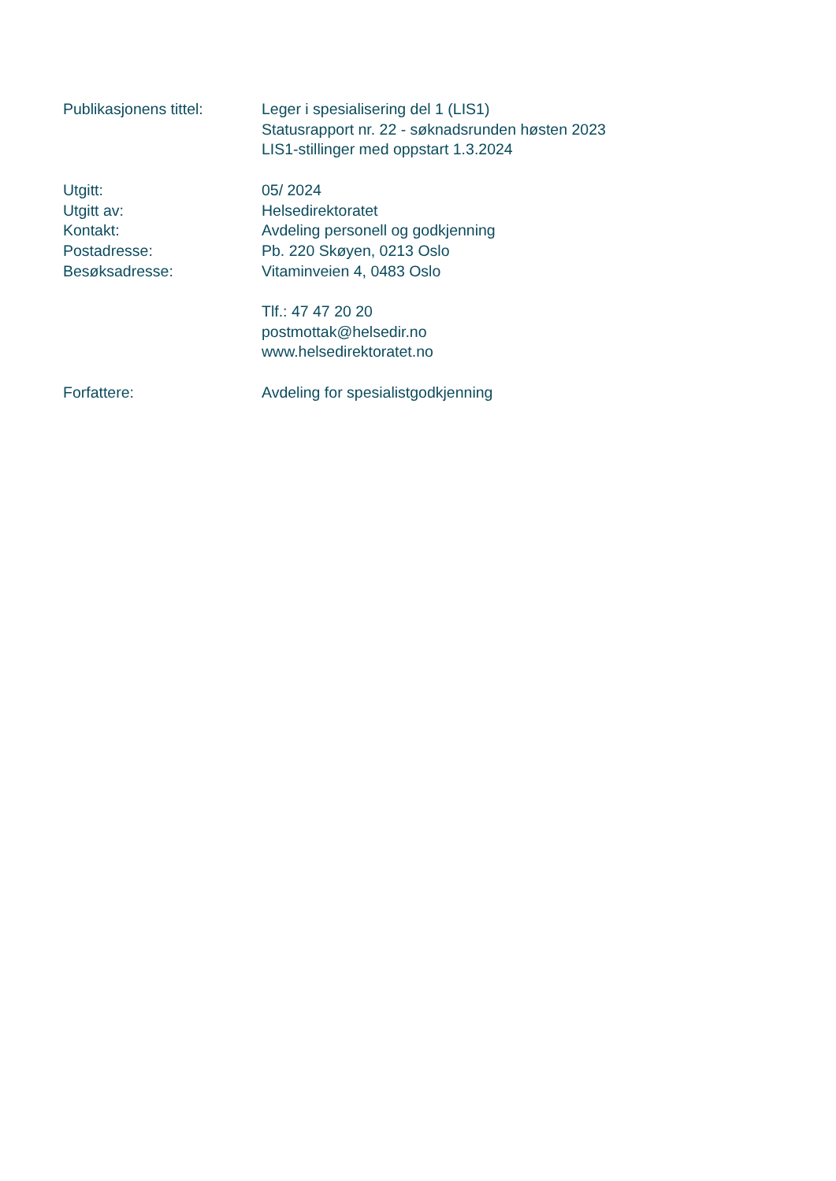Publikasjonens tittel:
Leger i spesialisering del 1 (LIS1)
Statusrapport nr. 22 - søknadsrunden høsten 2023
LIS1-stillinger med oppstart 1.3.2024
Utgitt: 05/ 2024
Utgitt av: Helsedirektoratet
Kontakt: Avdeling personell og godkjenning
Postadresse: Pb. 220 Skøyen, 0213 Oslo
Besøksadresse: Vitaminveien 4, 0483 Oslo
Tlf.: 47 47 20 20
postmottak@helsedir.no
www.helsedirektoratet.no
Forfattere: Avdeling for spesialistgodkjenning